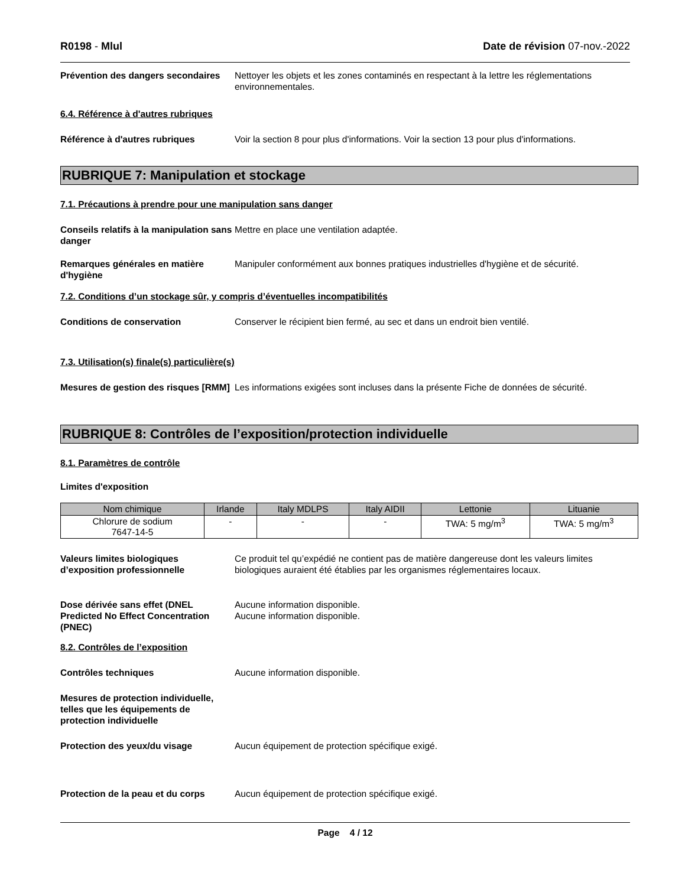R0198 - Mlul Date de révision 07-nov.-2022
Prévention des dangers secondaires
Nettoyer les objets et les zones contaminés en respectant à la lettre les réglementations environnementales.
6.4. Référence à d'autres rubriques
Référence à d'autres rubriques Voir la section 8 pour plus d'informations. Voir la section 13 pour plus d'informations.
RUBRIQUE 7: Manipulation et stockage
7.1. Précautions à prendre pour une manipulation sans danger
Conseils relatifs à la manipulation sans danger
Mettre en place une ventilation adaptée.
Remarques générales en matière d'hygiène
Manipuler conformément aux bonnes pratiques industrielles d'hygiène et de sécurité.
7.2. Conditions d’un stockage sûr, y compris d’éventuelles incompatibilités
Conditions de conservation Conserver le récipient bien fermé, au sec et dans un endroit bien ventilé.
7.3. Utilisation(s) finale(s) particulière(s)
Mesures de gestion des risques [RMM]
Les informations exigées sont incluses dans la présente Fiche de données de sécurité.
RUBRIQUE 8: Contrôles de l’exposition/protection individuelle
8.1. Paramètres de contrôle
Limites d'exposition
| Nom chimique | Irlande | Italy MDLPS | Italy AIDII | Lettonie | Lituanie |
| --- | --- | --- | --- | --- | --- |
| Chlorure de sodium 7647-14-5 | - | - | - | TWA: 5 mg/m<sup>3</sup> | TWA: 5 mg/m<sup>3</sup> |
Valeurs limites biologiques d’exposition professionnelle
Ce produit tel qu’expédié ne contient pas de matière dangereuse dont les valeurs limites biologiques auraient été établies par les organismes réglementaires locaux.
Dose dérivée sans effet (DNEL
Predicted No Effect Concentration (PNEC)
Aucune information disponible.
Aucune information disponible.
8.2. Contrôles de l’exposition
Contrôles techniques Aucune information disponible.
Mesures de protection individuelle, telles que les équipements de protection individuelle
Protection des yeux/du visage Aucun équipement de protection spécifique exigé.
Protection de la peau et du corps
Aucun équipement de protection spécifique exigé.
Page 4 / 12